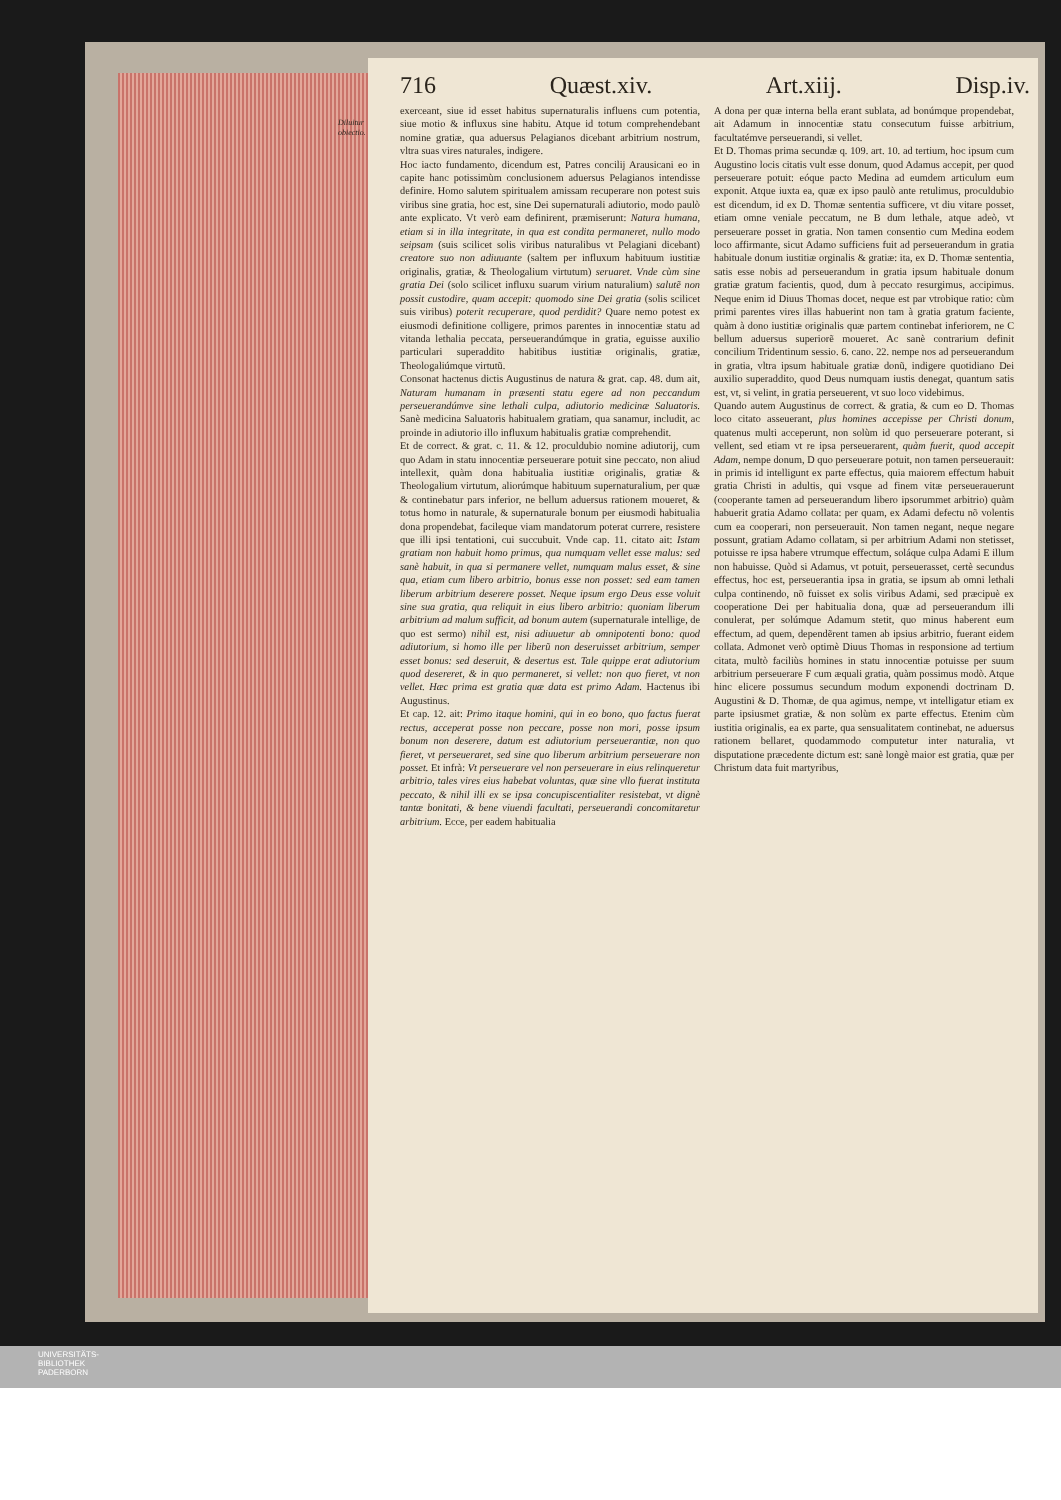716 Quæst.xiv. Art.xiij. Disp.iv.
Diluitur
obiectio.
exerceant, siue id esset habitus supernaturalis influens cum potentia, siue motio & influxus sine habitu. Atque id totum comprehendebant nomine gratiæ, qua aduersus Pelagianos dicebant arbitrium nostrum, vltra suas vires naturales, indigere.
Hoc iacto fundamento, dicendum est, Patres concilij Arausicani eo in capite hanc potissimùm conclusionem aduersus Pelagianos intendisse definire. Homo salutem spiritualem amissam recuperare non potest suis viribus sine gratia, hoc est, sine Dei supernaturali adiutorio, modo paulò ante explicato. Vt verò eam definirent, præmiserunt: Natura humana, etiam si in illa integritate, in qua est condita permaneret, nullo modo seipsam (suis scilicet solis viribus naturalibus vt Pelagiani dicebant) creatore suo non adiuuante (saltem per influxum habituum iustitiæ originalis, gratiæ, & Theologalium virtutum) seruaret. Vnde cùm sine gratia Dei (solo scilicet influxu suarum virium naturalium) salutẽ non possit custodire, quam accepit: quomodo sine Dei gratia (solis scilicet suis viribus) poterit recuperare, quod perdidit? Quare nemo potest ex eiusmodi definitione colligere, primos parentes in innocentiæ statu ad vitanda lethalia peccata, perseuerandúmque in gratia, eguisse auxilio particulari superaddito habitibus iustitiæ originalis, gratiæ, Theologaliúmque virtutũ.
Consonat hactenus dictis Augustinus de natura & grat. cap. 48. dum ait, Naturam humanam in præsenti statu egere ad non peccandum perseuerandúmve sine lethali culpa, adiutorio medicinæ Saluatoris. Sanè medicina Saluatoris habitualem gratiam, qua sanamur, includit, ac proinde in adiutorio illo influxum habitualis gratiæ comprehendit.
Et de correct. & grat. c. 11. & 12. proculdubio nomine adiutorij, cum quo Adam in statu innocentiæ perseuerare potuit sine peccato, non aliud intellexit, quàm dona habitualia iustitiæ originalis, gratiæ & Theologalium virtutum, aliorúmque habituum supernaturalium, per quæ & continebatur pars inferior, ne bellum aduersus rationem moueret, & totus homo in naturale, & supernaturale bonum per eiusmodi habitualia dona propendebat, facileque viam mandatorum poterat currere, resistere que illi ipsi tentationi, cui succubuit. Vnde cap. 11. citato ait: Istam gratiam non habuit homo primus, qua numquam vellet esse malus: sed sanè habuit, in qua si permanere vellet, numquam malus esset, & sine qua, etiam cum libero arbitrio, bonus esse non posset: sed eam tamen liberum arbitrium deserere posset. Neque ipsum ergo Deus esse voluit sine sua gratia, qua reliquit in eius libero arbitrio: quoniam liberum arbitrium ad malum sufficit, ad bonum autem (supernaturale intellige, de quo est sermo) nihil est, nisi adiuuetur ab omnipotenti bono: quod adiutorium, si homo ille per liberũ non deseruisset arbitrium, semper esset bonus: sed deseruit, & desertus est. Tale quippe erat adiutorium quod desereret, & in quo permaneret, si vellet: non quo fieret, vt non vellet. Hæc prima est gratia quæ data est primo Adam. Hactenus ibi Augustinus.
Et cap. 12. ait: Primo itaque homini, qui in eo bono, quo factus fuerat rectus, acceperat posse non peccare, posse non mori, posse ipsum bonum non deserere, datum est adiutorium perseuerantiæ, non quo fieret, vt perseueraret, sed sine quo liberum arbitrium perseuerare non posset. Et infrà: Vt perseuerare vel non perseuerare in eius relinqueretur arbitrio, tales vires eius habebat voluntas, quæ sine vllo fuerat instituta peccato, & nihil illi ex se ipsa concupiscentialiter resistebat, vt dignè tantæ bonitati, & bene viuendi facultati, perseuerandi concomitaretur arbitrium. Ecce, per eadem habitualia
A dona per quæ interna bella erant sublata, ad bonúmque propendebat, ait Adamum in innocentiæ statu consecutum fuisse arbitrium, facultatémve perseuerandi, si vellet.
Et D. Thomas prima secundæ q. 109. art. 10. ad tertium, hoc ipsum cum Augustino locis citatis vult esse donum, quod Adamus accepit, per quod perseuerare potuit: eóque pacto Medina ad eumdem articulum eum exponit. Atque iuxta ea, quæ ex ipso paulò ante retulimus, proculdubio est dicendum, id ex D. Thomæ sententia sufficere, vt diu vitare posset, etiam omne veniale peccatum, ne B dum lethale, atque adeò, vt perseuerare posset in gratia. Non tamen consentio cum Medina eodem loco affirmante, sicut Adamo sufficiens fuit ad perseuerandum in gratia habituale donum iustitiæ orginalis & gratiæ: ita, ex D. Thomæ sententia, satis esse nobis ad perseuerandum in gratia ipsum habituale donum gratiæ gratum facientis, quod, dum à peccato resurgimus, accipimus. Neque enim id Diuus Thomas docet, neque est par vtrobique ratio: cùm primi parentes vires illas habuerint non tam à gratia gratum faciente, quàm à dono iustitiæ originalis quæ partem continebat inferiorem, ne C bellum aduersus superiorẽ moueret. Ac sanè contrarium definit concilium Tridentinum sessio. 6. cano. 22. nempe nos ad perseuerandum in gratia, vltra ipsum habituale gratiæ donũ, indigere quotidiano Dei auxilio superaddito, quod Deus numquam iustis denegat, quantum satis est, vt, si velint, in gratia perseuerent, vt suo loco videbimus.
Quando autem Augustinus de correct. & gratia, & cum eo D. Thomas loco citato asseuerant, plus homines accepisse per Christi donum, quatenus multi acceperunt, non solùm id quo perseuerare poterant, si vellent, sed etiam vt re ipsa perseuerarent, quàm fuerit, quod accepit Adam, nempe donum, D quo perseuerare potuit, non tamen perseuerauit: in primis id intelligunt ex parte effectus, quia maiorem effectum habuit gratia Christi in adultis, qui vsque ad finem vitæ perseuerauerunt (cooperante tamen ad perseuerandum libero ipsorummet arbitrio) quàm habuerit gratia Adamo collata: per quam, ex Adami defectu nõ volentis cum ea cooperari, non perseuerauit. Non tamen negant, neque negare possunt, gratiam Adamo collatam, si per arbitrium Adami non stetisset, potuisse re ipsa habere vtrumque effectum, soláque culpa Adami E illum non habuisse. Quòd si Adamus, vt potuit, perseuerasset, certè secundus effectus, hoc est, perseuerantia ipsa in gratia, se ipsum ab omni lethali culpa continendo, nõ fuisset ex solis viribus Adami, sed præcipuè ex cooperatione Dei per habitualia dona, quæ ad perseuerandum illi conulerat, per solúmque Adamum stetit, quo minus haberent eum effectum, ad quem, dependẽrent tamen ab ipsius arbitrio, fuerant eidem collata. Admonet verò optimè Diuus Thomas in responsione ad tertium citata, multò faciliùs homines in statu innocentiæ potuisse per suum arbitrium perseuerare F cum æquali gratia, quàm possimus modò. Atque hinc elicere possumus secundum modum exponendi doctrinam D. Augustini & D. Thomæ, de qua agimus, nempe, vt intelligatur etiam ex parte ipsiusmet gratiæ, & non solùm ex parte effectus. Etenim cùm iustitia originalis, ea ex parte, qua sensualitatem continebat, ne aduersus rationem bellaret, quodammodo computetur inter naturalia, vt disputatione præcedente dictum est: sanè longè maior est gratia, quæ per Christum data fuit martyribus,
UNIVERSITÄTS-
BIBLIOTHEK
PADERBORN